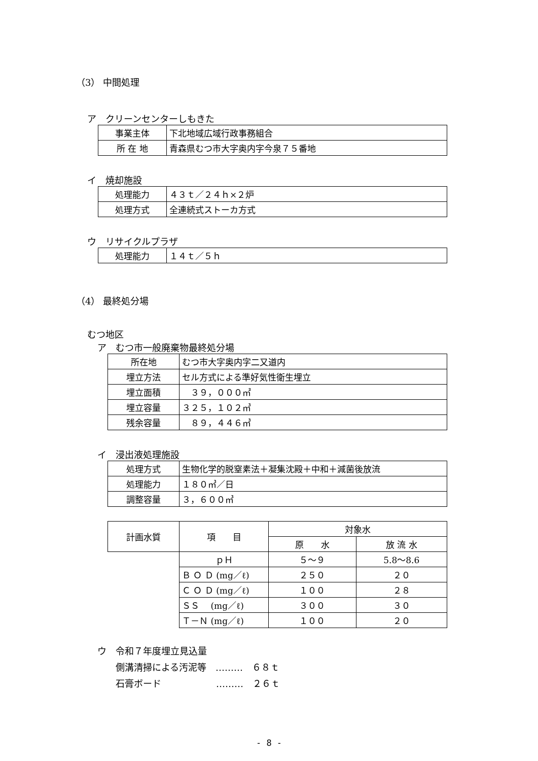（3） 中間処理
ア　クリーンセンターしもきた
| 事業主体 | 下北地域広域行政事務組合 |
| 所 在 地 | 青森県むつ市大字奥内字今泉７５番地 |
イ　焼却施設
| 処理能力 | ４３ｔ／２４ｈ×２炉 |
| 処理方式 | 全連続式ストーカ方式 |
ウ　リサイクルプラザ
| 処理能力 | １４ｔ／５ｈ |
（4） 最終処分場
むつ地区
ア　むつ市一般廃棄物最終処分場
| 所在地 | むつ市大字奥内字二又道内 |
| 埋立方法 | セル方式による準好気性衛生埋立 |
| 埋立面積 | ３９，０００㎡ |
| 埋立容量 | ３２５，１０２㎥ |
| 残余容量 | ８９，４４６㎥ |
イ　浸出液処理施設
| 処理方式 | 生物化学的脱窒素法＋凝集沈殿＋中和＋減菌後放流 |
| 処理能力 | １８０㎥／日 |
| 調整容量 | ３，６００㎥ |
| 計画水質 | 項 目 | 対象水 | |
| --- | --- | --- | --- |
| | | 原 水 | 放 流 水 |
| | ｐＨ | ５～９ | 5.8～8.6 |
| | Ｂ Ｏ Ｄ (mg／ℓ) | ２５０ | ２０ |
| | Ｃ Ｏ Ｄ (mg／ℓ) | １００ | ２８ |
| | ＳＳ (mg／ℓ) | ３００ | ３０ |
| | Ｔ－Ｎ (mg／ℓ) | １００ | ２０ |
ウ　令和７年度埋立見込量
　　側溝清掃による汚泥等　………　６８ｔ
　　石膏ボード　　　　　　………　２６ｔ
- 8 -